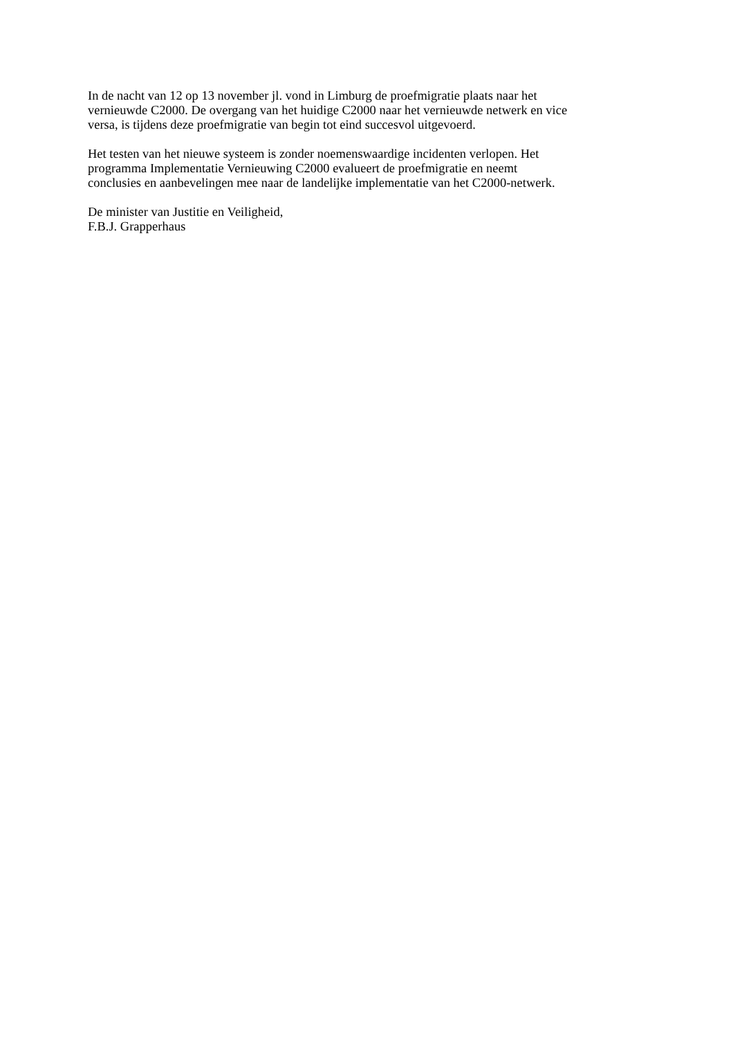In de nacht van 12 op 13 november jl. vond in Limburg de proefmigratie plaats naar het
vernieuwde C2000. De overgang van het huidige C2000 naar het vernieuwde netwerk en vice
versa, is tijdens deze proefmigratie van begin tot eind succesvol uitgevoerd.
Het testen van het nieuwe systeem is zonder noemenswaardige incidenten verlopen. Het
programma Implementatie Vernieuwing C2000 evalueert de proefmigratie en neemt
conclusies en aanbevelingen mee naar de landelijke implementatie van het C2000-netwerk.
De minister van Justitie en Veiligheid,
F.B.J. Grapperhaus